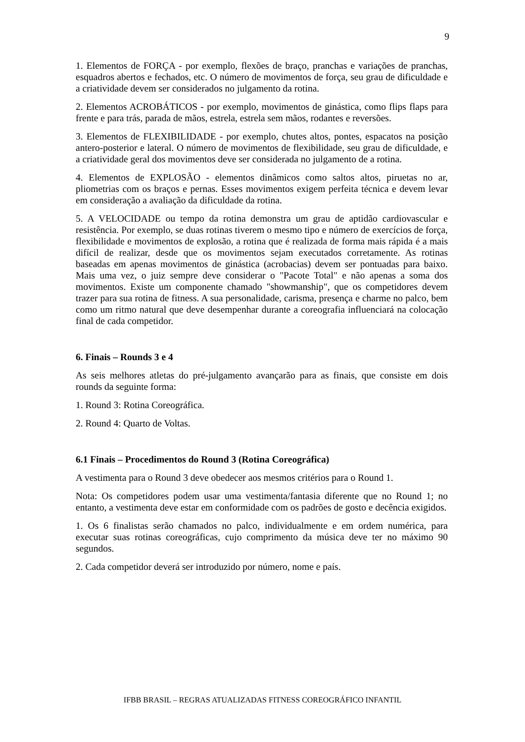9
1. Elementos de FORÇA - por exemplo, flexões de braço, pranchas e variações de pranchas, esquadros abertos e fechados, etc. O número de movimentos de força, seu grau de dificuldade e a criatividade devem ser considerados no julgamento da rotina.
2. Elementos ACROBÁTICOS - por exemplo, movimentos de ginástica, como flips flaps para frente e para trás, parada de mãos, estrela, estrela sem mãos, rodantes e reversões.
3. Elementos de FLEXIBILIDADE - por exemplo, chutes altos, pontes, espacatos na posição antero-posterior e lateral. O número de movimentos de flexibilidade, seu grau de dificuldade, e a criatividade geral dos movimentos deve ser considerada no julgamento de a rotina.
4. Elementos de EXPLOSÃO - elementos dinâmicos como saltos altos, piruetas no ar, pliometrias com os braços e pernas. Esses movimentos exigem perfeita técnica e devem levar em consideração a avaliação da dificuldade da rotina.
5. A VELOCIDADE ou tempo da rotina demonstra um grau de aptidão cardiovascular e resistência. Por exemplo, se duas rotinas tiverem o mesmo tipo e número de exercícios de força, flexibilidade e movimentos de explosão, a rotina que é realizada de forma mais rápida é a mais difícil de realizar, desde que os movimentos sejam executados corretamente. As rotinas baseadas em apenas movimentos de ginástica (acrobacias) devem ser pontuadas para baixo. Mais uma vez, o juiz sempre deve considerar o "Pacote Total" e não apenas a soma dos movimentos. Existe um componente chamado "showmanship", que os competidores devem trazer para sua rotina de fitness. A sua personalidade, carisma, presença e charme no palco, bem como um ritmo natural que deve desempenhar durante a coreografia influenciará na colocação final de cada competidor.
6. Finais – Rounds 3 e 4
As seis melhores atletas do pré-julgamento avançarão para as finais, que consiste em dois rounds da seguinte forma:
1. Round 3: Rotina Coreográfica.
2. Round 4: Quarto de Voltas.
6.1 Finais – Procedimentos do Round 3 (Rotina Coreográfica)
A vestimenta para o Round 3 deve obedecer aos mesmos critérios para o Round 1.
Nota: Os competidores podem usar uma vestimenta/fantasia diferente que no Round 1; no entanto, a vestimenta deve estar em conformidade com os padrões de gosto e decência exigidos.
1. Os 6 finalistas serão chamados no palco, individualmente e em ordem numérica, para executar suas rotinas coreográficas, cujo comprimento da música deve ter no máximo 90 segundos.
2. Cada competidor deverá ser introduzido por número, nome e país.
IFBB BRASIL – REGRAS ATUALIZADAS FITNESS COREOGRÁFICO INFANTIL